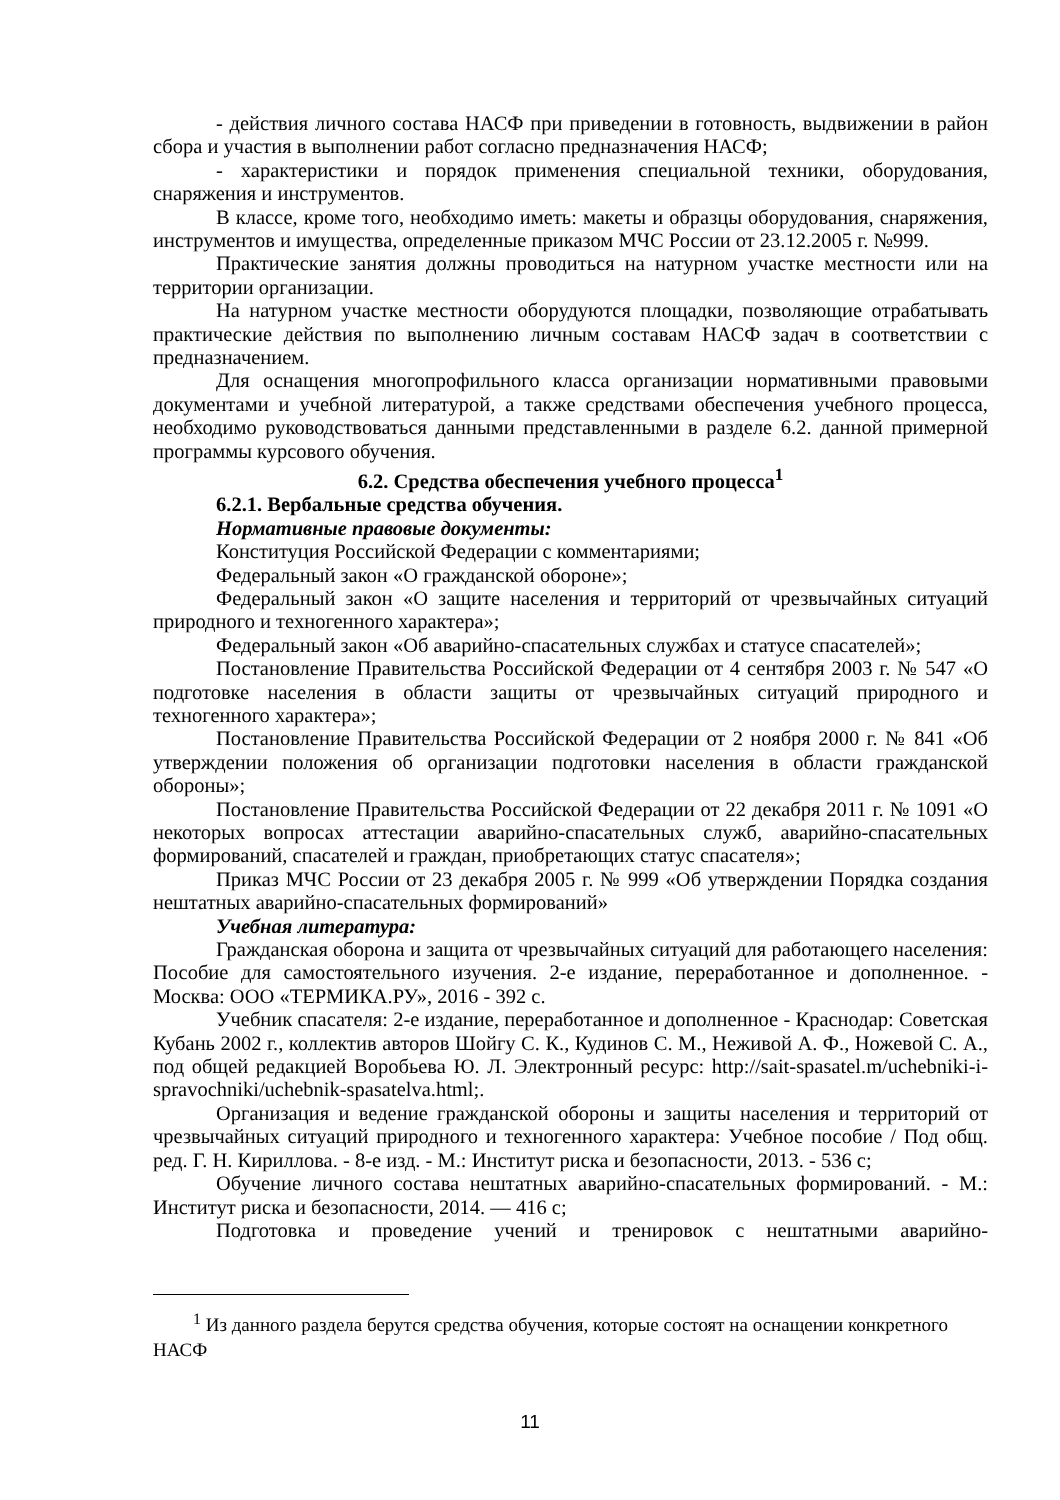- действия личного состава НАСФ при приведении в готовность, выдвижении в район сбора и участия в выполнении работ согласно предназначения НАСФ;
- характеристики и порядок применения специальной техники, оборудования, снаряжения и инструментов.
В классе, кроме того, необходимо иметь: макеты и образцы оборудования, снаряжения, инструментов и имущества, определенные приказом МЧС России от 23.12.2005 г. №999.
Практические занятия должны проводиться на натурном участке местности или на территории организации.
На натурном участке местности оборудуются площадки, позволяющие отрабатывать практические действия по выполнению личным составам НАСФ задач в соответствии с предназначением.
Для оснащения многопрофильного класса организации нормативными правовыми документами и учебной литературой, а также средствами обеспечения учебного процесса, необходимо руководствоваться данными представленными в разделе 6.2. данной примерной программы курсового обучения.
6.2. Средства обеспечения учебного процесса<sup>1</sup>
6.2.1. Вербальные средства обучения.
Нормативные правовые документы:
Конституция Российской Федерации с комментариями;
Федеральный закон «О гражданской обороне»;
Федеральный закон «О защите населения и территорий от чрезвычайных ситуаций природного и техногенного характера»;
Федеральный закон «Об аварийно-спасательных службах и статусе спасателей»;
Постановление Правительства Российской Федерации от 4 сентября 2003 г. № 547 «О подготовке населения в области защиты от чрезвычайных ситуаций природного и техногенного характера»;
Постановление Правительства Российской Федерации от 2 ноября 2000 г. № 841 «Об утверждении положения об организации подготовки населения в области гражданской обороны»;
Постановление Правительства Российской Федерации от 22 декабря 2011 г. № 1091 «О некоторых вопросах аттестации аварийно-спасательных служб, аварийно-спасательных формирований, спасателей и граждан, приобретающих статус спасателя»;
Приказ МЧС России от 23 декабря 2005 г. № 999 «Об утверждении Порядка создания нештатных аварийно-спасательных формирований»
Учебная литература:
Гражданская оборона и защита от чрезвычайных ситуаций для работающего населения: Пособие для самостоятельного изучения. 2-е издание, переработанное и дополненное. - Москва: ООО «ТЕРМИКА.РУ», 2016 - 392 с.
Учебник спасателя: 2-е издание, переработанное и дополненное - Краснодар: Советская Кубань 2002 г., коллектив авторов Шойгу С. К., Кудинов С. М., Неживой А. Ф., Ножевой С. А., под общей редакцией Воробьева Ю. Л. Электронный ресурс: http://sait-spasatel.m/uchebniki-i-spravochniki/uchebnik-spasatelva.html;.
Организация и ведение гражданской обороны и защиты населения и территорий от чрезвычайных ситуаций природного и техногенного характера: Учебное пособие / Под общ. ред. Г. Н. Кириллова. - 8-е изд. - М.: Институт риска и безопасности, 2013. - 536 с;
Обучение личного состава нештатных аварийно-спасательных формирований. - М.: Институт риска и безопасности, 2014. — 416 с;
Подготовка и проведение учений и тренировок с нештатными аварийно-
<sup>1</sup> Из данного раздела берутся средства обучения, которые состоят на оснащении конкретного НАСФ
11